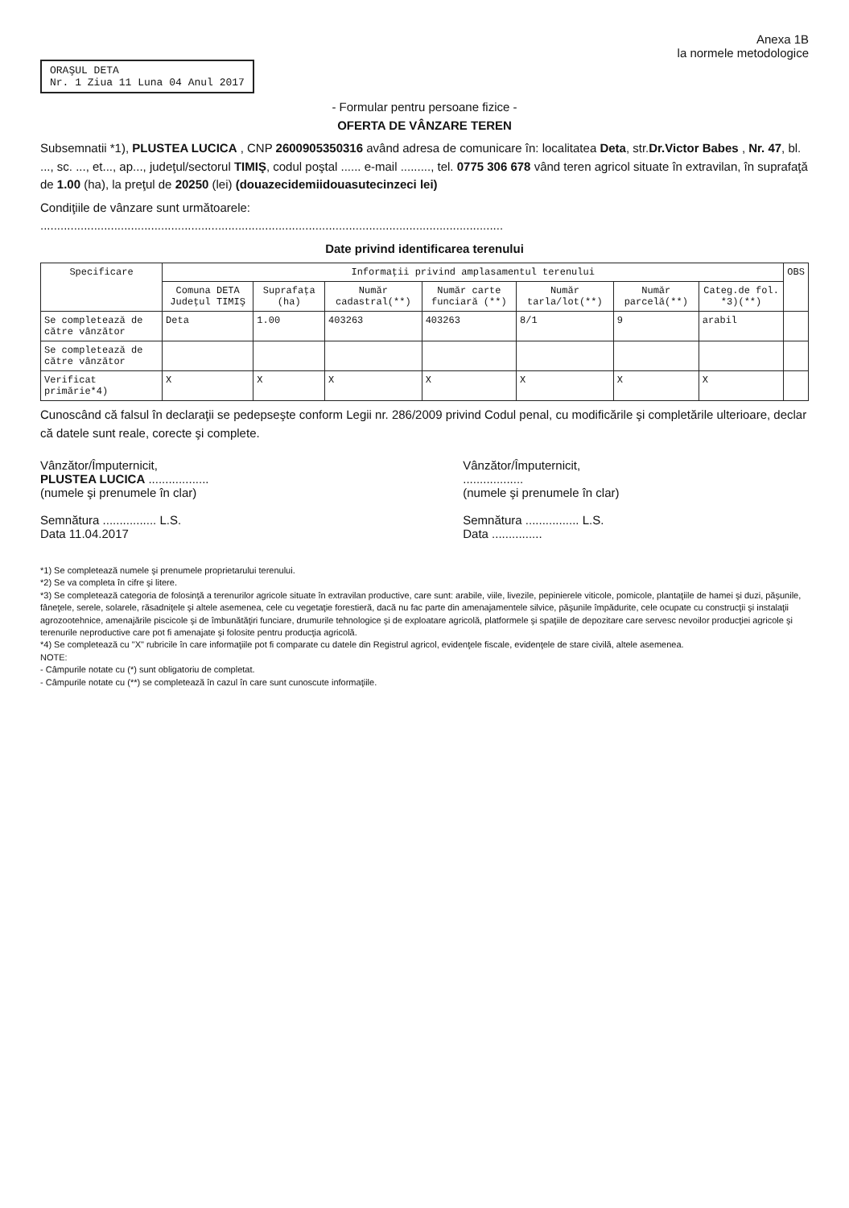Anexa 1B
la normele metodologice
ORAŞUL DETA
Nr. 1 Ziua 11 Luna 04 Anul 2017
- Formular pentru persoane fizice -
OFERTA DE VÂNZARE TEREN
Subsemnatii *1), PLUSTEA LUCICA , CNP 2600905350316 având adresa de comunicare în: localitatea Deta, str.Dr.Victor Babes , Nr. 47, bl. ..., sc. ..., et..., ap..., judeţul/sectorul TIMIŞ, codul poştal ...... e-mail ........., tel. 0775 306 678 vând teren agricol situate în extravilan, în suprafaţă de 1.00 (ha), la preţul de 20250 (lei) (douazecidemiidouasutecinzeci lei)
Condiţiile de vânzare sunt următoarele:
..........................................................................................................................................
Date privind identificarea terenului
| Specificare | Informaţii privind amplasamentul terenului | | | | | | | OBS |
| --- | --- | --- | --- | --- | --- | --- | --- | --- |
| | Comuna DETA Judeţul TIMIŞ | Suprafaţa (ha) | Număr cadastral(**) | Număr carte funciară (**) | Număr tarla/lot(**) | Număr parcelă(**) | Categ.de fol. *3)(**) | |
| Se completează de către vânzător | Deta | 1.00 | 403263 | 403263 | 8/1 | 9 | arabil | |
| Se completează de către vânzător | | | | | | | | |
| Verificat primărie*4) | X | X | X | X | X | X | X | |
Cunoscând că falsul în declaraţii se pedepseşte conform Legii nr. 286/2009 privind Codul penal, cu modificările şi completările ulterioare, declar că datele sunt reale, corecte şi complete.
Vânzător/Împuternicit,
PLUSTEA LUCICA ..................
(numele şi prenumele în clar)
Semnătura ................ L.S.
Data 11.04.2017
Vânzător/Împuternicit,
..................
(numele şi prenumele în clar)
Semnătura ................ L.S.
Data ...............
*1) Se completează numele şi prenumele proprietarului terenului.
*2) Se va completa în cifre şi litere.
*3) Se completează categoria de folosinţă a terenurilor agricole situate în extravilan productive, care sunt: arabile, viile, livezile, pepinierele viticole, pomicole, plantaţiile de hamei şi duzi, păşunile, fâneţele, serele, solarele, răsadniţele şi altele asemenea, cele cu vegetaţie forestieră, dacă nu fac parte din amenajamentele silvice, păşunile împădurite, cele ocupate cu construcţii şi instalaţii agrozootehnice, amenajările piscicole şi de îmbunătăţiri funciare, drumurile tehnologice şi de exploatare agricolă, platformele şi spaţiile de depozitare care servesc nevoilor producţiei agricole şi terenurile neproductive care pot fi amenajate şi folosite pentru producţia agricolă.
*4) Se completează cu "X" rubricile în care informaţiile pot fi comparate cu datele din Registrul agricol, evidenţele fiscale, evidenţele de stare civilă, altele asemenea.
NOTE:
- Câmpurile notate cu (*) sunt obligatoriu de completat.
- Câmpurile notate cu (**) se completează în cazul în care sunt cunoscute informaţiile.